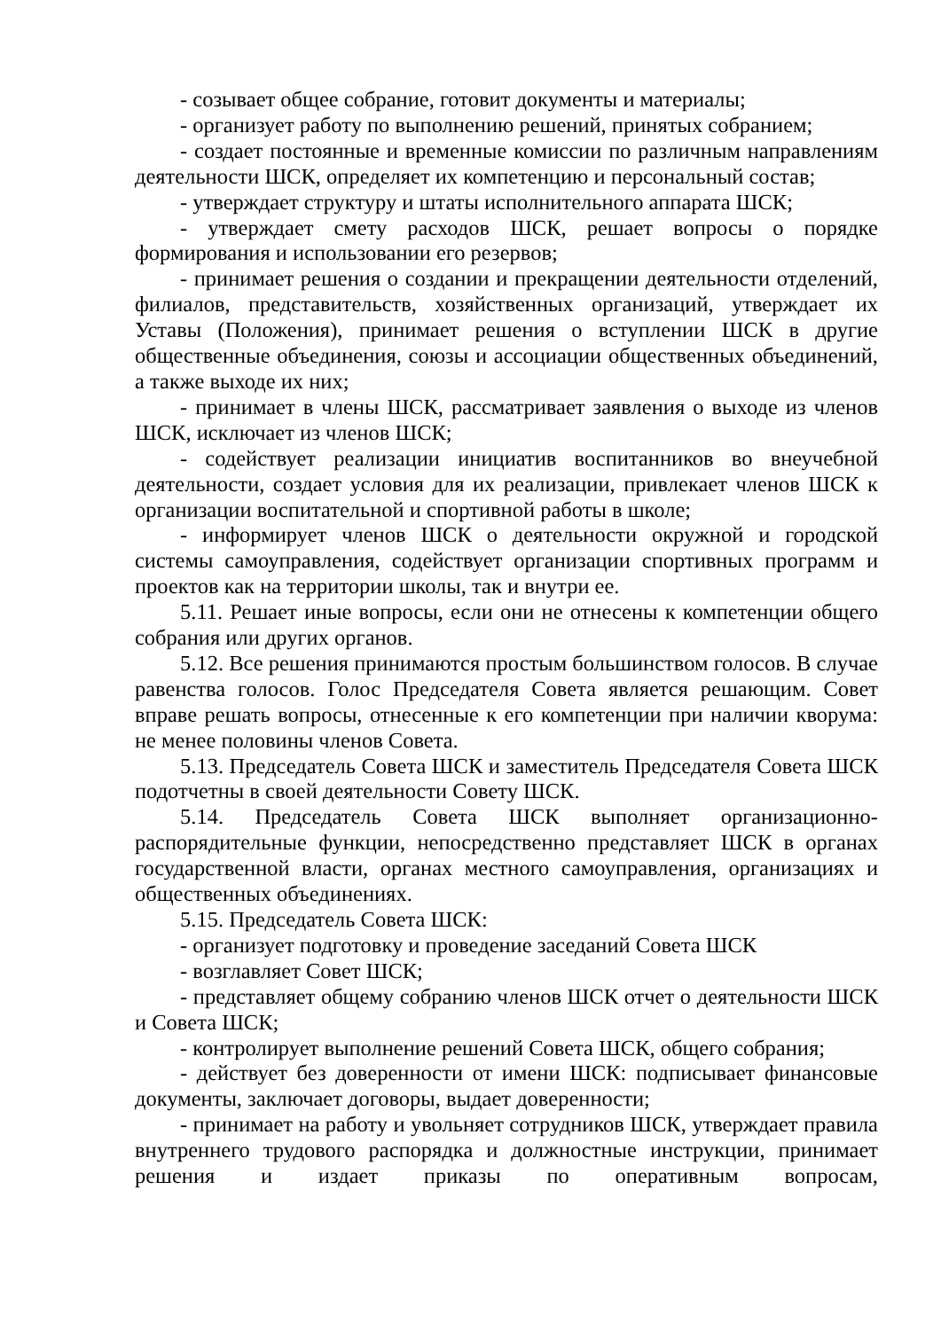- созывает общее собрание, готовит документы и материалы;
- организует работу по выполнению решений, принятых собранием;
- создает постоянные и временные комиссии по различным направлениям деятельности ШСК, определяет их компетенцию и персональный состав;
- утверждает структуру и штаты исполнительного аппарата ШСК;
- утверждает смету расходов ШСК, решает вопросы о порядке формирования и использовании его резервов;
- принимает решения о создании и прекращении деятельности отделений, филиалов, представительств, хозяйственных организаций, утверждает их Уставы (Положения), принимает решения о вступлении ШСК в другие общественные объединения, союзы и ассоциации общественных объединений, а также выходе их них;
- принимает в члены ШСК, рассматривает заявления о выходе из членов ШСК, исключает из членов ШСК;
- содействует реализации инициатив воспитанников во внеучебной деятельности, создает условия для их реализации, привлекает членов ШСК к организации воспитательной и спортивной работы в школе;
- информирует членов ШСК о деятельности окружной и городской системы самоуправления, содействует организации спортивных программ и проектов как на территории школы, так и внутри ее.
5.11. Решает иные вопросы, если они не отнесены к компетенции общего собрания или других органов.
5.12. Все решения принимаются простым большинством голосов. В случае равенства голосов. Голос Председателя Совета является решающим. Совет вправе решать вопросы, отнесенные к его компетенции при наличии кворума: не менее половины членов Совета.
5.13. Председатель Совета ШСК и заместитель Председателя Совета ШСК подотчетны в своей деятельности Совету ШСК.
5.14. Председатель Совета ШСК выполняет организационно-распорядительные функции, непосредственно представляет ШСК в органах государственной власти, органах местного самоуправления, организациях и общественных объединениях.
5.15. Председатель Совета ШСК:
- организует подготовку и проведение заседаний Совета ШСК
- возглавляет Совет ШСК;
- представляет общему собранию членов ШСК отчет о деятельности ШСК и Совета ШСК;
- контролирует выполнение решений Совета ШСК, общего собрания;
- действует без доверенности от имени ШСК: подписывает финансовые документы, заключает договоры, выдает доверенности;
- принимает на работу и увольняет сотрудников ШСК, утверждает правила внутреннего трудового распорядка и должностные инструкции, принимает решения и издает приказы по оперативным вопросам,